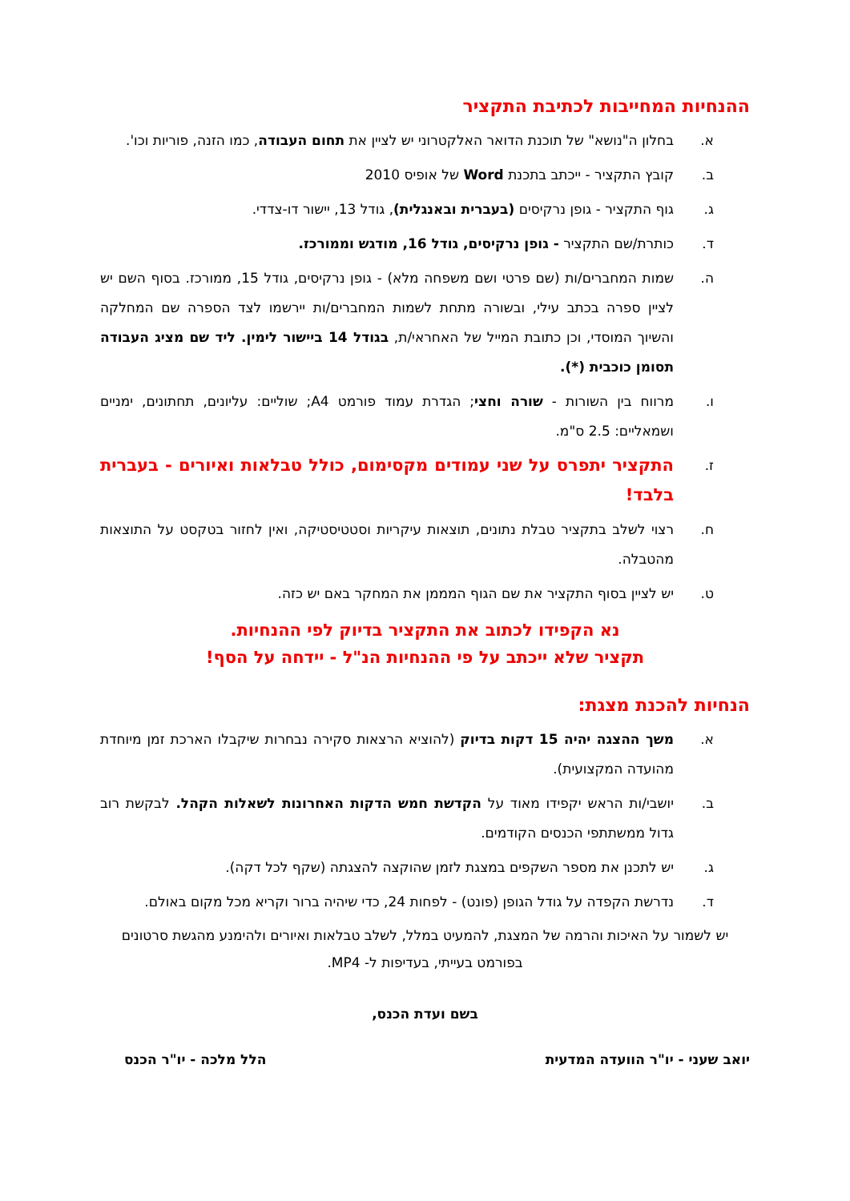ההנחיות המחייבות לכתיבת התקציר
א. בחלון ה"נושא" של תוכנת הדואר האלקטרוני יש לציין את תחום העבודה, כמו הזנה, פוריות וכו'.
ב. קובץ התקציר - ייכתב בתכנת Word של אופיס 2010
ג. גוף התקציר - גופן נרקיסים (בעברית ובאנגלית), גודל 13, יישור דו-צדדי.
ד. כותרת/שם התקציר - גופן נרקיסים, גודל 16, מודגש וממורכז.
ה. שמות המחברים/ות (שם פרטי ושם משפחה מלא) - גופן נרקיסים, גודל 15, ממורכז. בסוף השם יש לציין ספרה בכתב עילי, ובשורה מתחת לשמות המחברים/ות יירשמו לצד הספרה שם המחלקה והשיוך המוסדי, וכן כתובת המייל של האחראי/ת, בגודל 14 ביישור לימין. ליד שם מציג העבודה תסומן כוכבית (*).
ו. מרווח בין השורות - שורה וחצי; הגדרת עמוד פורמט A4; שוליים: עליונים, תחתונים, ימניים ושמאליים: 2.5 ס"מ.
ז. התקציר יתפרס על שני עמודים מקסימום, כולל טבלאות ואיורים - בעברית בלבד!
ח. רצוי לשלב בתקציר טבלת נתונים, תוצאות עיקריות וסטטיסטיקה, ואין לחזור בטקסט על התוצאות מהטבלה.
ט. יש לציין בסוף התקציר את שם הגוף המממן את המחקר באם יש כזה.
נא הקפידו לכתוב את התקציר בדיוק לפי ההנחיות.
תקציר שלא ייכתב על פי ההנחיות הנ"ל - יידחה על הסף!
הנחיות להכנת מצגת:
א. משך ההצגה יהיה 15 דקות בדיוק (להוציא הרצאות סקירה נבחרות שיקבלו הארכת זמן מיוחדת מהועדה המקצועית).
ב. יושבי/ות הראש יקפידו מאוד על הקדשת חמש הדקות האחרונות לשאלות הקהל. לבקשת רוב גדול ממשתתפי הכנסים הקודמים.
ג. יש לתכנן את מספר השקפים במצגת לזמן שהוקצה להצגתה (שקף לכל דקה).
ד. נדרשת הקפדה על גודל הגופן (פונט) - לפחות 24, כדי שיהיה ברור וקריא מכל מקום באולם.
יש לשמור על האיכות והרמה של המצגת, להמעיט במלל, לשלב טבלאות ואיורים ולהימנע מהגשת סרטונים בפורמט בעייתי, בעדיפות ל- MP4.
בשם ועדת הכנס,
יואב שעני - יו"ר הוועדה המדעית הלל מלכה - יו"ר הכנס